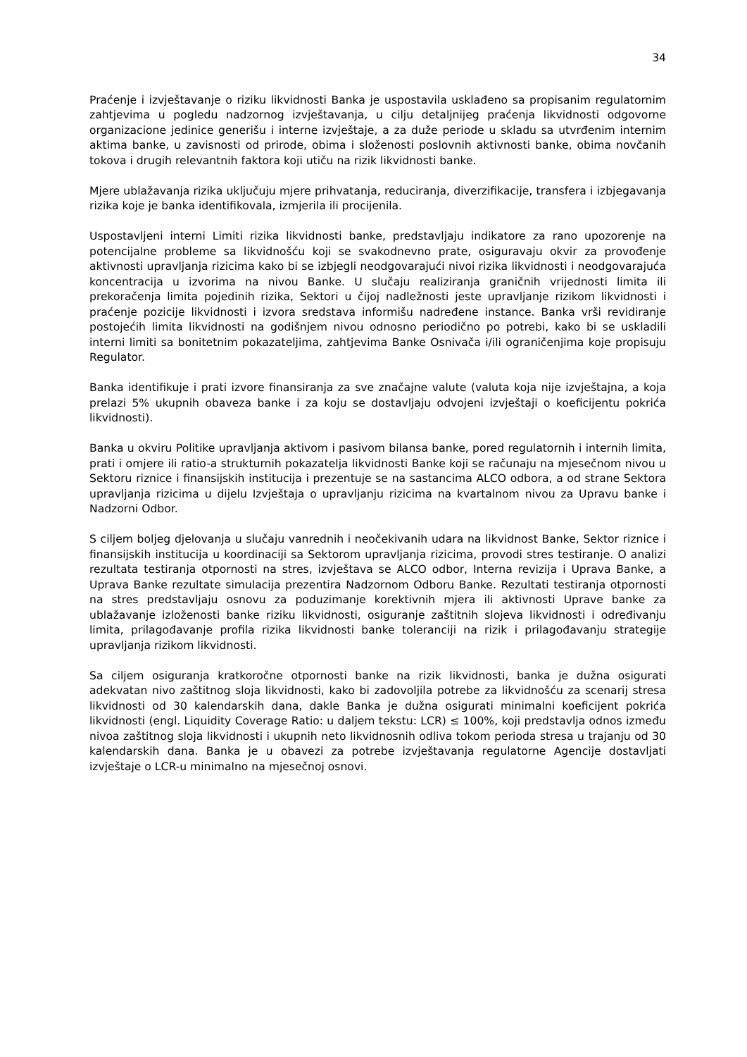34
Praćenje i izvještavanje o riziku likvidnosti Banka je uspostavila usklađeno sa propisanim regulatornim zahtjevima u pogledu nadzornog izvještavanja, u cilju detaljnijeg praćenja likvidnosti odgovorne organizacione jedinice generišu i interne izvještaje, a za duže periode u skladu sa utvrđenim internim aktima banke, u zavisnosti od prirode, obima i složenosti poslovnih aktivnosti banke, obima novčanih tokova i drugih relevantnih faktora koji utiču na rizik likvidnosti banke.
Mjere ublažavanja rizika uključuju mjere prihvatanja, reduciranja, diverzifikacije, transfera i izbjegavanja rizika koje je banka identifikovala, izmjerila ili procijenila.
Uspostavljeni interni Limiti rizika likvidnosti banke, predstavljaju indikatore za rano upozorenje na potencijalne probleme sa likvidnošću koji se svakodnevno prate, osiguravaju okvir za provođenje aktivnosti upravljanja rizicima kako bi se izbjegli neodgovarajući nivoi rizika likvidnosti i neodgovarajuća koncentracija u izvorima na nivou Banke. U slučaju realiziranja graničnih vrijednosti limita ili prekoračenja limita pojedinih rizika, Sektori u čijoj nadležnosti jeste upravljanje rizikom likvidnosti i praćenje pozicije likvidnosti i izvora sredstava informišu nadređene instance. Banka vrši revidiranje postojećih limita likvidnosti na godišnjem nivou odnosno periodično po potrebi, kako bi se uskladili interni limiti sa bonitetnim pokazateljima, zahtjevima Banke Osnivača i/ili ograničenjima koje propisuju Regulator.
Banka identifikuje i prati izvore finansiranja za sve značajne valute (valuta koja nije izvještajna, a koja prelazi 5% ukupnih obaveza banke i za koju se dostavljaju odvojeni izvještaji o koeficijentu pokrića likvidnosti).
Banka u okviru Politike upravljanja aktivom i pasivom bilansa banke, pored regulatornih i internih limita, prati i omjere ili ratio-a strukturnih pokazatelja likvidnosti Banke koji se računaju na mjesečnom nivou u Sektoru riznice i finansijskih institucija i prezentuje se na sastancima ALCO odbora, a od strane Sektora upravljanja rizicima u dijelu Izvještaja o upravljanju rizicima na kvartalnom nivou za Upravu banke i Nadzorni Odbor.
S ciljem boljeg djelovanja u slučaju vanrednih i neočekivanih udara na likvidnost Banke, Sektor riznice i finansijskih institucija u koordinaciji sa Sektorom upravljanja rizicima, provodi stres testiranje. O analizi rezultata testiranja otpornosti na stres, izvještava se ALCO odbor, Interna revizija i Uprava Banke, a Uprava Banke rezultate simulacija prezentira Nadzornom Odboru Banke. Rezultati testiranja otpornosti na stres predstavljaju osnovu za poduzimanje korektivnih mjera ili aktivnosti Uprave banke za ublažavanje izloženosti banke riziku likvidnosti, osiguranje zaštitnih slojeva likvidnosti i određivanju limita, prilagođavanje profila rizika likvidnosti banke toleranciji na rizik i prilagođavanju strategije upravljanja rizikom likvidnosti.
Sa ciljem osiguranja kratkoročne otpornosti banke na rizik likvidnosti, banka je dužna osigurati adekvatan nivo zaštitnog sloja likvidnosti, kako bi zadovoljila potrebe za likvidnošću za scenarij stresa likvidnosti od 30 kalendarskih dana, dakle Banka je dužna osigurati minimalni koeficijent pokrića likvidnosti (engl. Liquidity Coverage Ratio: u daljem tekstu: LCR) ≤ 100%, koji predstavlja odnos između nivoa zaštitnog sloja likvidnosti i ukupnih neto likvidnosnih odliva tokom perioda stresa u trajanju od 30 kalendarskih dana. Banka je u obavezi za potrebe izvještavanja regulatorne Agencije dostavljati izvještaje o LCR-u minimalno na mjesečnoj osnovi.